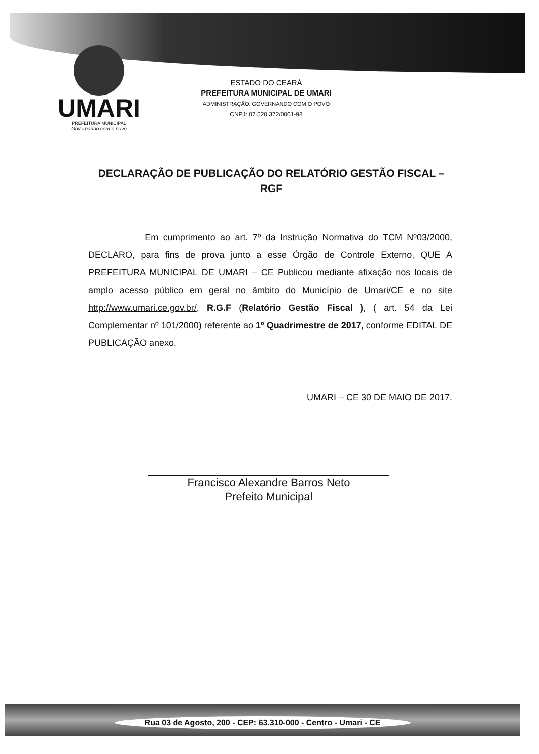UMARI
PREFEITURA MUNICIPAL
Governando com o povo
ESTADO DO CEARÁ
PREFEITURA MUNICIPAL DE UMARI
ADMINISTRAÇÃO: GOVERNANDO COM O POVO
CNPJ: 07.520.372/0001-98
DECLARAÇÃO DE PUBLICAÇÃO DO RELATÓRIO GESTÃO FISCAL – RGF
Em cumprimento ao art. 7º da Instrução Normativa do TCM Nº03/2000, DECLARO, para fins de prova junto a esse Órgão de Controle Externo, QUE A PREFEITURA MUNICIPAL DE UMARI – CE Publicou mediante afixação nos locais de amplo acesso público em geral no âmbito do Município de Umari/CE e no site http://www.umari.ce.gov.br/, R.G.F (Relatório Gestão Fiscal ), ( art. 54 da Lei Complementar nº 101/2000) referente ao 1º Quadrimestre de 2017, conforme EDITAL DE PUBLICAÇÃO anexo.
UMARI – CE 30 DE MAIO DE 2017.
Francisco Alexandre Barros Neto
Prefeito Municipal
Rua 03 de Agosto, 200 - CEP: 63.310-000 - Centro - Umari - CE